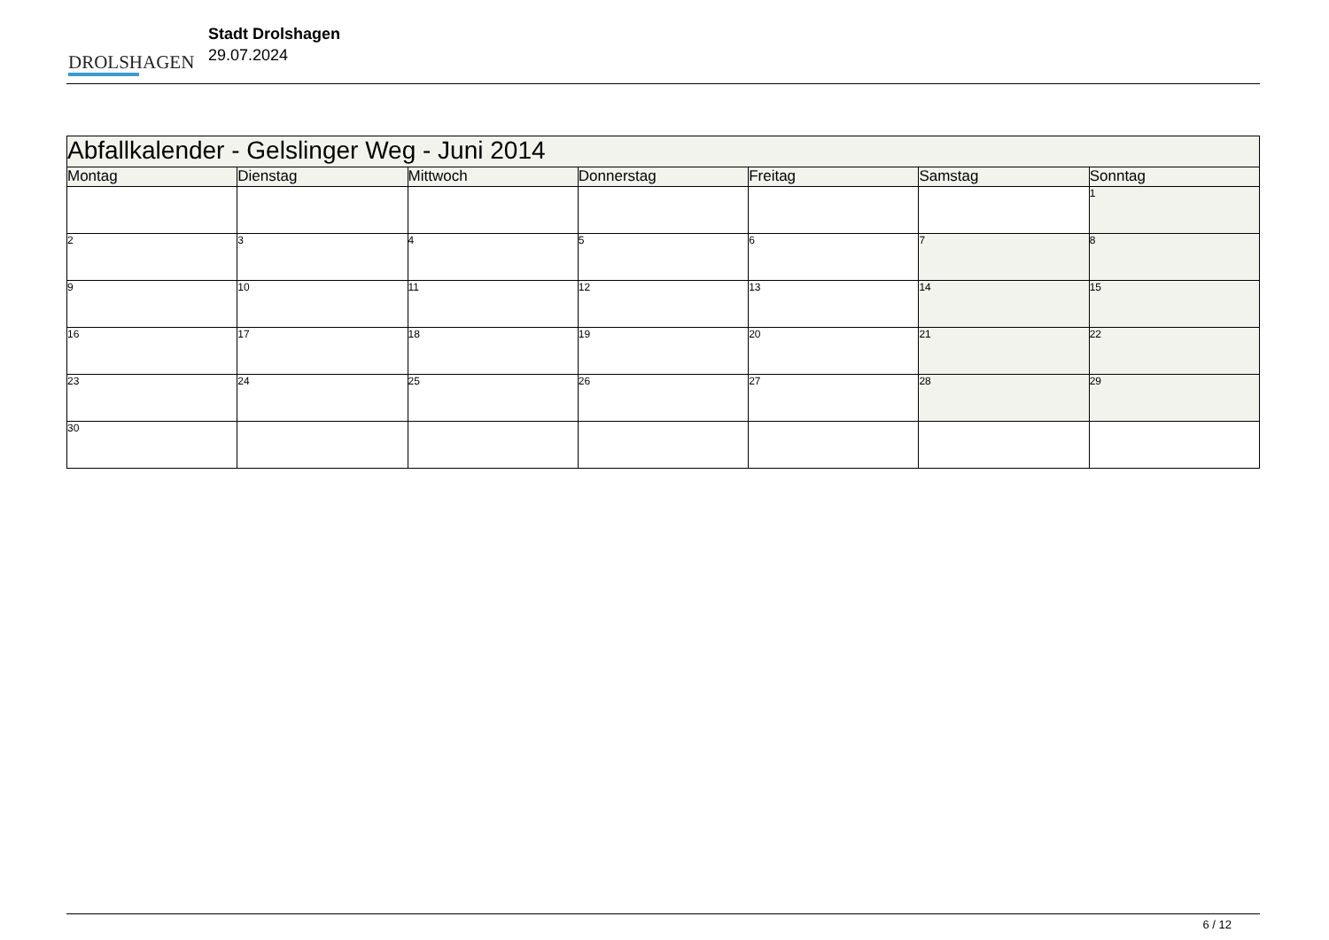DROLSHAGEN
Stadt Drolshagen
29.07.2024
| Abfallkalender - Gelslinger Weg - Juni 2014 | | | | | | |
| Montag | Dienstag | Mittwoch | Donnerstag | Freitag | Samstag | Sonntag |
| | | | | | | 1 |
| 2 | 3 | 4 | 5 | 6 | 7 | 8 |
| 9 | 10 | 11 | 12 | 13 | 14 | 15 |
| 16 | 17 | 18 | 19 | 20 | 21 | 22 |
| 23 | 24 | 25 | 26 | 27 | 28 | 29 |
| 30 | | | | | | |
6 / 12